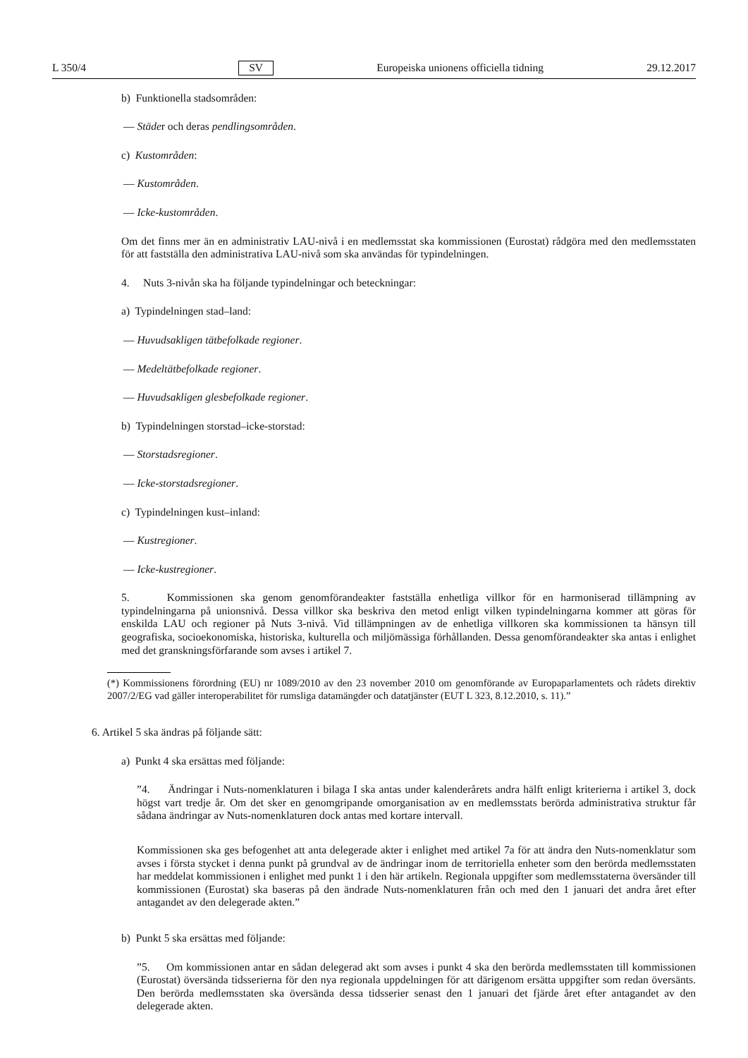L 350/4 SV Europeiska unionens officiella tidning 29.12.2017
b) Funktionella stadsområden:
— Städer och deras pendlingsområden.
c) Kustområden:
— Kustområden.
— Icke-kustområden.
Om det finns mer än en administrativ LAU-nivå i en medlemsstat ska kommissionen (Eurostat) rådgöra med den medlemsstaten för att fastställa den administrativa LAU-nivå som ska användas för typindelningen.
4. Nuts 3-nivån ska ha följande typindelningar och beteckningar:
a) Typindelningen stad–land:
— Huvudsakligen tätbefolkade regioner.
— Medeltätbefolkade regioner.
— Huvudsakligen glesbefolkade regioner.
b) Typindelningen storstad–icke-storstad:
— Storstadsregioner.
— Icke-storstadsregioner.
c) Typindelningen kust–inland:
— Kustregioner.
— Icke-kustregioner.
5. Kommissionen ska genom genomförandeakter fastställa enhetliga villkor för en harmoniserad tillämpning av typindelningarna på unionsnivå. Dessa villkor ska beskriva den metod enligt vilken typindelningarna kommer att göras för enskilda LAU och regioner på Nuts 3-nivå. Vid tillämpningen av de enhetliga villkoren ska kommissionen ta hänsyn till geografiska, socioekonomiska, historiska, kulturella och miljömässiga förhållanden. Dessa genomförandeakter ska antas i enlighet med det granskningsförfarande som avses i artikel 7.
(*) Kommissionens förordning (EU) nr 1089/2010 av den 23 november 2010 om genomförande av Europaparlamentets och rådets direktiv 2007/2/EG vad gäller interoperabilitet för rumsliga datamängder och datatjänster (EUT L 323, 8.12.2010, s. 11).”
6. Artikel 5 ska ändras på följande sätt:
a) Punkt 4 ska ersättas med följande:
”4. Ändringar i Nuts-nomenklaturen i bilaga I ska antas under kalenderårets andra hälft enligt kriterierna i artikel 3, dock högst vart tredje år. Om det sker en genomgripande omorganisation av en medlemsstats berörda administrativa struktur får sådana ändringar av Nuts-nomenklaturen dock antas med kortare intervall.
Kommissionen ska ges befogenhet att anta delegerade akter i enlighet med artikel 7a för att ändra den Nuts-nomenklatur som avses i första stycket i denna punkt på grundval av de ändringar inom de territoriella enheter som den berörda medlemsstaten har meddelat kommissionen i enlighet med punkt 1 i den här artikeln. Regionala uppgifter som medlemsstaterna översänder till kommissionen (Eurostat) ska baseras på den ändrade Nuts-nomenklaturen från och med den 1 januari det andra året efter antagandet av den delegerade akten.”
b) Punkt 5 ska ersättas med följande:
”5. Om kommissionen antar en sådan delegerad akt som avses i punkt 4 ska den berörda medlemsstaten till kommissionen (Eurostat) översända tidsserierna för den nya regionala uppdelningen för att därigenom ersätta uppgifter som redan översänts. Den berörda medlemsstaten ska översända dessa tidsserier senast den 1 januari det fjärde året efter antagandet av den delegerade akten.